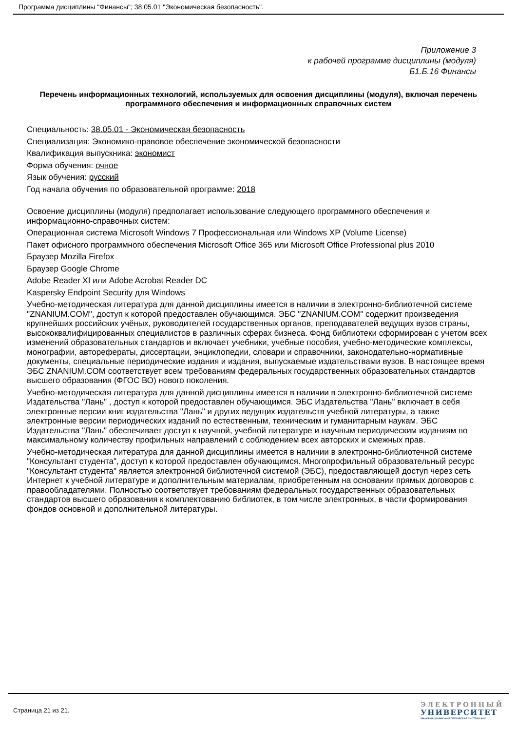Программа дисциплины "Финансы"; 38.05.01 "Экономическая безопасность".
Приложение 3
к рабочей программе дисциплины (модуля)
Б1.Б.16 Финансы
Перечень информационных технологий, используемых для освоения дисциплины (модуля), включая перечень программного обеспечения и информационных справочных систем
Специальность: 38.05.01 - Экономическая безопасность
Специализация: Экономико-правовое обеспечение экономической безопасности
Квалификация выпускника: экономист
Форма обучения: очное
Язык обучения: русский
Год начала обучения по образовательной программе: 2018
Освоение дисциплины (модуля) предполагает использование следующего программного обеспечения и информационно-справочных систем:
Операционная система Microsoft Windows 7 Профессиональная или Windows XP (Volume License)
Пакет офисного программного обеспечения Microsoft Office 365 или Microsoft Office Professional plus 2010
Браузер Mozilla Firefox
Браузер Google Chrome
Adobe Reader XI или Adobe Acrobat Reader DC
Kaspersky Endpoint Security для Windows
Учебно-методическая литература для данной дисциплины имеется в наличии в электронно-библиотечной системе "ZNANIUM.COM", доступ к которой предоставлен обучающимся. ЭБС "ZNANIUM.COM" содержит произведения крупнейших российских учёных, руководителей государственных органов, преподавателей ведущих вузов страны, высококвалифицированных специалистов в различных сферах бизнеса. Фонд библиотеки сформирован с учетом всех изменений образовательных стандартов и включает учебники, учебные пособия, учебно-методические комплексы, монографии, авторефераты, диссертации, энциклопедии, словари и справочники, законодательно-нормативные документы, специальные периодические издания и издания, выпускаемые издательствами вузов. В настоящее время ЭБС ZNANIUM.COM соответствует всем требованиям федеральных государственных образовательных стандартов высшего образования (ФГОС ВО) нового поколения.
Учебно-методическая литература для данной дисциплины имеется в наличии в электронно-библиотечной системе Издательства "Лань" , доступ к которой предоставлен обучающимся. ЭБС Издательства "Лань" включает в себя электронные версии книг издательства "Лань" и других ведущих издательств учебной литературы, а также электронные версии периодических изданий по естественным, техническим и гуманитарным наукам. ЭБС Издательства "Лань" обеспечивает доступ к научной, учебной литературе и научным периодическим изданиям по максимальному количеству профильных направлений с соблюдением всех авторских и смежных прав.
Учебно-методическая литература для данной дисциплины имеется в наличии в электронно-библиотечной системе "Консультант студента", доступ к которой предоставлен обучающимся. Многопрофильный образовательный ресурс "Консультант студента" является электронной библиотечной системой (ЭБС), предоставляющей доступ через сеть Интернет к учебной литературе и дополнительным материалам, приобретенным на основании прямых договоров с правообладателями. Полностью соответствует требованиям федеральных государственных образовательных стандартов высшего образования к комплектованию библиотек, в том числе электронных, в части формирования фондов основной и дополнительной литературы.
Страница 21 из 21.
ЭЛЕКТРОННЫЙ
УНИВЕРСИТЕТ
ИНФОРМАЦИОННО-АНАЛИТИЧЕСКАЯ СИСТЕМА КФУ